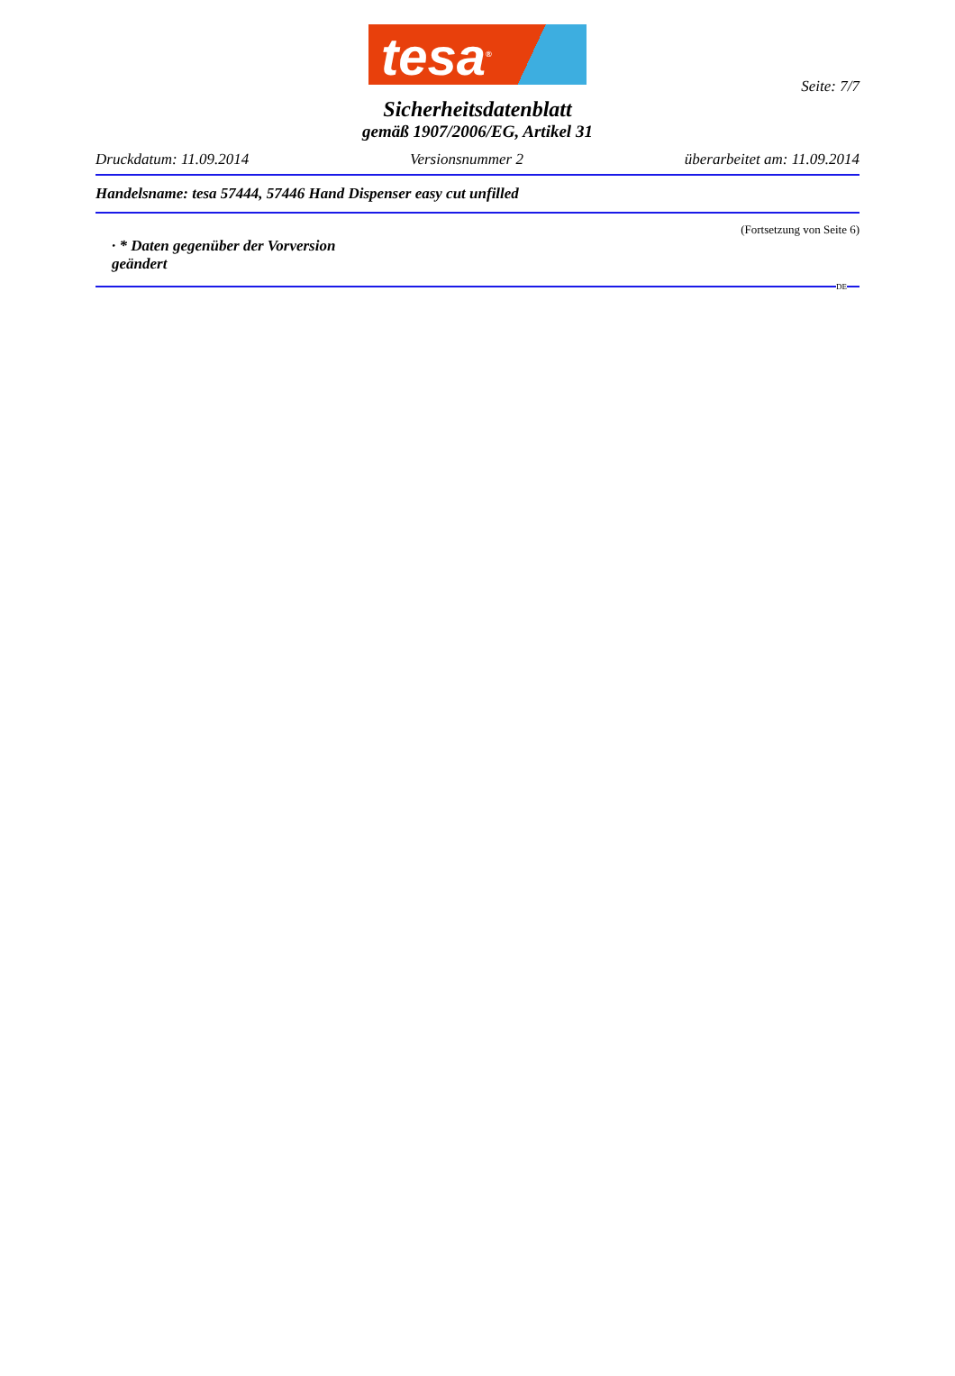tesa<sup>®</sup>
Seite: 7/7
Sicherheitsdatenblatt
gemäß 1907/2006/EG, Artikel 31
Druckdatum: 11.09.2014 Versionsnummer 2 überarbeitet am: 11.09.2014
Handelsname: tesa 57444, 57446 Hand Dispenser easy cut unfilled
(Fortsetzung von Seite 6)
· * Daten gegenüber der Vorversion geändert
DE